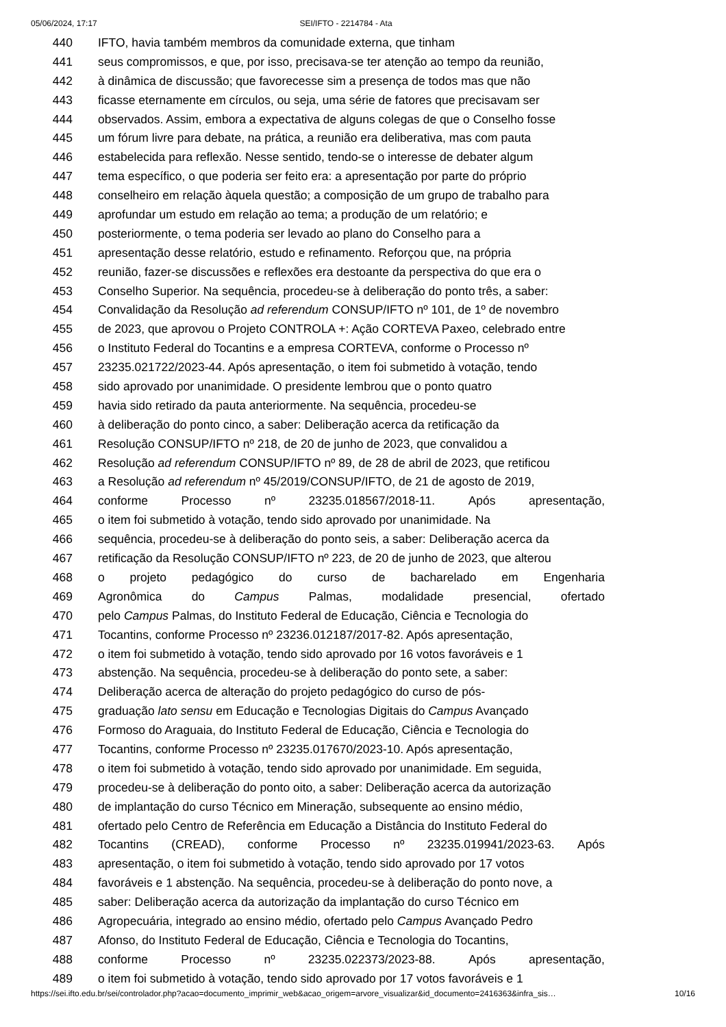05/06/2024, 17:17 SEI/IFTO - 2214784 - Ata
440 IFTO, havia também membros da comunidade externa, que tinham
441 seus compromissos, e que, por isso, precisava-se ter atenção ao tempo da reunião,
442 à dinâmica de discussão; que favorecesse sim a presença de todos mas que não
443 ficasse eternamente em círculos, ou seja, uma série de fatores que precisavam ser
444 observados. Assim, embora a expectativa de alguns colegas de que o Conselho fosse
445 um fórum livre para debate, na prática, a reunião era deliberativa, mas com pauta
446 estabelecida para reflexão. Nesse sentido, tendo-se o interesse de debater algum
447 tema específico, o que poderia ser feito era: a apresentação por parte do próprio
448 conselheiro em relação àquela questão; a composição de um grupo de trabalho para
449 aprofundar um estudo em relação ao tema; a produção de um relatório; e
450 posteriormente, o tema poderia ser levado ao plano do Conselho para a
451 apresentação desse relatório, estudo e refinamento. Reforçou que, na própria
452 reunião, fazer-se discussões e reflexões era destoante da perspectiva do que era o
453 Conselho Superior. Na sequência, procedeu-se à deliberação do ponto três, a saber:
454 Convalidação da Resolução ad referendum CONSUP/IFTO nº 101, de 1º de novembro
455 de 2023, que aprovou o Projeto CONTROLA +: Ação CORTEVA Paxeo, celebrado entre
456 o Instituto Federal do Tocantins e a empresa CORTEVA, conforme o Processo nº
457 23235.021722/2023-44. Após apresentação, o item foi submetido à votação, tendo
458 sido aprovado por unanimidade. O presidente lembrou que o ponto quatro
459 havia sido retirado da pauta anteriormente. Na sequência, procedeu-se
460 à deliberação do ponto cinco, a saber: Deliberação acerca da retificação da
461 Resolução CONSUP/IFTO nº 218, de 20 de junho de 2023, que convalidou a
462 Resolução ad referendum CONSUP/IFTO nº 89, de 28 de abril de 2023, que retificou
463 a Resolução ad referendum nº 45/2019/CONSUP/IFTO, de 21 de agosto de 2019,
464 conforme Processo nº 23235.018567/2018-11. Após apresentação,
465 o item foi submetido à votação, tendo sido aprovado por unanimidade. Na
466 sequência, procedeu-se à deliberação do ponto seis, a saber: Deliberação acerca da
467 retificação da Resolução CONSUP/IFTO nº 223, de 20 de junho de 2023, que alterou
468 o projeto pedagógico do curso de bacharelado em Engenharia
469 Agronômica do Campus Palmas, modalidade presencial, ofertado
470 pelo Campus Palmas, do Instituto Federal de Educação, Ciência e Tecnologia do
471 Tocantins, conforme Processo nº 23236.012187/2017-82. Após apresentação,
472 o item foi submetido à votação, tendo sido aprovado por 16 votos favoráveis e 1
473 abstenção. Na sequência, procedeu-se à deliberação do ponto sete, a saber:
474 Deliberação acerca de alteração do projeto pedagógico do curso de pós-
475 graduação lato sensu em Educação e Tecnologias Digitais do Campus Avançado
476 Formoso do Araguaia, do Instituto Federal de Educação, Ciência e Tecnologia do
477 Tocantins, conforme Processo nº 23235.017670/2023-10. Após apresentação,
478 o item foi submetido à votação, tendo sido aprovado por unanimidade. Em seguida,
479 procedeu-se à deliberação do ponto oito, a saber: Deliberação acerca da autorização
480 de implantação do curso Técnico em Mineração, subsequente ao ensino médio,
481 ofertado pelo Centro de Referência em Educação a Distância do Instituto Federal do
482 Tocantins (CREAD), conforme Processo nº 23235.019941/2023-63. Após
483 apresentação, o item foi submetido à votação, tendo sido aprovado por 17 votos
484 favoráveis e 1 abstenção. Na sequência, procedeu-se à deliberação do ponto nove, a
485 saber: Deliberação acerca da autorização da implantação do curso Técnico em
486 Agropecuária, integrado ao ensino médio, ofertado pelo Campus Avançado Pedro
487 Afonso, do Instituto Federal de Educação, Ciência e Tecnologia do Tocantins,
488 conforme Processo nº 23235.022373/2023-88. Após apresentação,
489 o item foi submetido à votação, tendo sido aprovado por 17 votos favoráveis e 1
https://sei.ifto.edu.br/sei/controlador.php?acao=documento_imprimir_web&acao_origem=arvore_visualizar&id_documento=2416363&infra_sis… 10/16